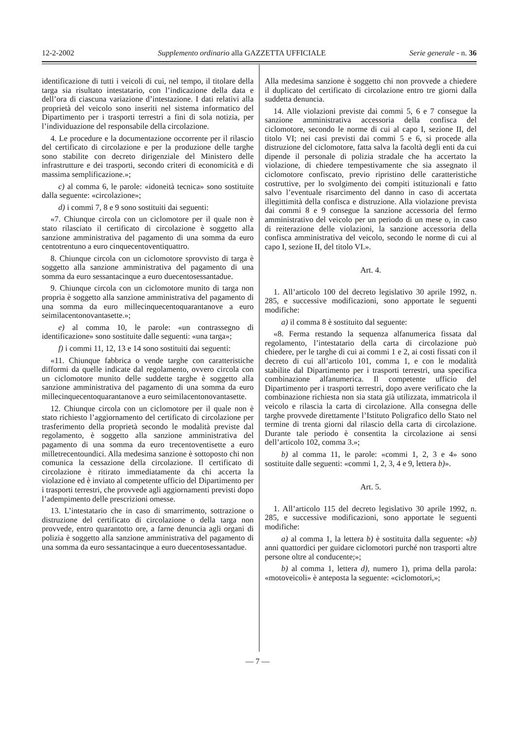12-2-2002 Supplemento ordinario alla GAZZETTA UFFICIALE Serie generale - n. 36
identificazione di tutti i veicoli di cui, nel tempo, il titolare della targa sia risultato intestatario, con l’indicazione della data e dell’ora di ciascuna variazione d’intestazione. I dati relativi alla proprietà del veicolo sono inseriti nel sistema informatico del Dipartimento per i trasporti terrestri a fini di sola notizia, per l’individuazione del responsabile della circolazione.
4. Le procedure e la documentazione occorrente per il rilascio del certificato di circolazione e per la produzione delle targhe sono stabilite con decreto dirigenziale del Ministero delle infrastrutture e dei trasporti, secondo criteri di economicità e di massima semplificazione.»;
c) al comma 6, le parole: «idoneità tecnica» sono sostituite dalla seguente: «circolazione»;
d) i commi 7, 8 e 9 sono sostituiti dai seguenti:
«7. Chiunque circola con un ciclomotore per il quale non è stato rilasciato il certificato di circolazione è soggetto alla sanzione amministrativa del pagamento di una somma da euro centotrentuno a euro cinquecentoventiquattro.
8. Chiunque circola con un ciclomotore sprovvisto di targa è soggetto alla sanzione amministrativa del pagamento di una somma da euro sessantacinque a euro duecentosessantadue.
9. Chiunque circola con un ciclomotore munito di targa non propria è soggetto alla sanzione amministrativa del pagamento di una somma da euro millecinquecentoquarantanove a euro seimilacentonovantasette.»;
e) al comma 10, le parole: «un contrassegno di identificazione» sono sostituite dalle seguenti: «una targa»;
f) i commi 11, 12, 13 e 14 sono sostituiti dai seguenti:
«11. Chiunque fabbrica o vende targhe con caratteristiche difformi da quelle indicate dal regolamento, ovvero circola con un ciclomotore munito delle suddette targhe è soggetto alla sanzione amministrativa del pagamento di una somma da euro millecinquecentoquarantanove a euro seimilacentonovantasette.
12. Chiunque circola con un ciclomotore per il quale non è stato richiesto l’aggiornamento del certificato di circolazione per trasferimento della proprietà secondo le modalità previste dal regolamento, è soggetto alla sanzione amministrativa del pagamento di una somma da euro trecentoventisette a euro milletrecentoundici. Alla medesima sanzione è sottoposto chi non comunica la cessazione della circolazione. Il certificato di circolazione è ritirato immediatamente da chi accerta la violazione ed è inviato al competente ufficio del Dipartimento per i trasporti terrestri, che provvede agli aggiornamenti previsti dopo l’adempimento delle prescrizioni omesse.
13. L’intestatario che in caso di smarrimento, sottrazione o distruzione del certificato di circolazione o della targa non provvede, entro quarantotto ore, a farne denuncia agli organi di polizia è soggetto alla sanzione amministrativa del pagamento di una somma da euro sessantacinque a euro duecentosessantadue.
Alla medesima sanzione è soggetto chi non provvede a chiedere il duplicato del certificato di circolazione entro tre giorni dalla suddetta denuncia.
14. Alle violazioni previste dai commi 5, 6 e 7 consegue la sanzione amministrativa accessoria della confisca del ciclomotore, secondo le norme di cui al capo I, sezione II, del titolo VI; nei casi previsti dai commi 5 e 6, si procede alla distruzione del ciclomotore, fatta salva la facoltà degli enti da cui dipende il personale di polizia stradale che ha accertato la violazione, di chiedere tempestivamente che sia assegnato il ciclomotore confiscato, previo ripristino delle caratteristiche costruttive, per lo svolgimento dei compiti istituzionali e fatto salvo l’eventuale risarcimento del danno in caso di accertata illegittimità della confisca e distruzione. Alla violazione prevista dai commi 8 e 9 consegue la sanzione accessoria del fermo amministrativo del veicolo per un periodo di un mese o, in caso di reiterazione delle violazioni, la sanzione accessoria della confisca amministrativa del veicolo, secondo le norme di cui al capo I, sezione II, del titolo VI.».
Art. 4.
1. All’articolo 100 del decreto legislativo 30 aprile 1992, n. 285, e successive modificazioni, sono apportate le seguenti modifiche:
a) il comma 8 è sostituito dal seguente:
«8. Ferma restando la sequenza alfanumerica fissata dal regolamento, l’intestatario della carta di circolazione può chiedere, per le targhe di cui ai commi 1 e 2, ai costi fissati con il decreto di cui all’articolo 101, comma 1, e con le modalità stabilite dal Dipartimento per i trasporti terrestri, una specifica combinazione alfanumerica. Il competente ufficio del Dipartimento per i trasporti terrestri, dopo avere verificato che la combinazione richiesta non sia stata già utilizzata, immatricola il veicolo e rilascia la carta di circolazione. Alla consegna delle targhe provvede direttamente l’Istituto Poligrafico dello Stato nel termine di trenta giorni dal rilascio della carta di circolazione. Durante tale periodo è consentita la circolazione ai sensi dell’articolo 102, comma 3.»;
b) al comma 11, le parole: «commi 1, 2, 3 e 4» sono sostituite dalle seguenti: «commi 1, 2, 3, 4 e 9, lettera b)».
Art. 5.
1. All’articolo 115 del decreto legislativo 30 aprile 1992, n. 285, e successive modificazioni, sono apportate le seguenti modifiche:
a) al comma 1, la lettera b) è sostituita dalla seguente: «b) anni quattordici per guidare ciclomotori purché non trasporti altre persone oltre al conducente;»;
b) al comma 1, lettera d), numero 1), prima della parola: «motoveicoli» è anteposta la seguente: «ciclomotori,»;
— 7 —